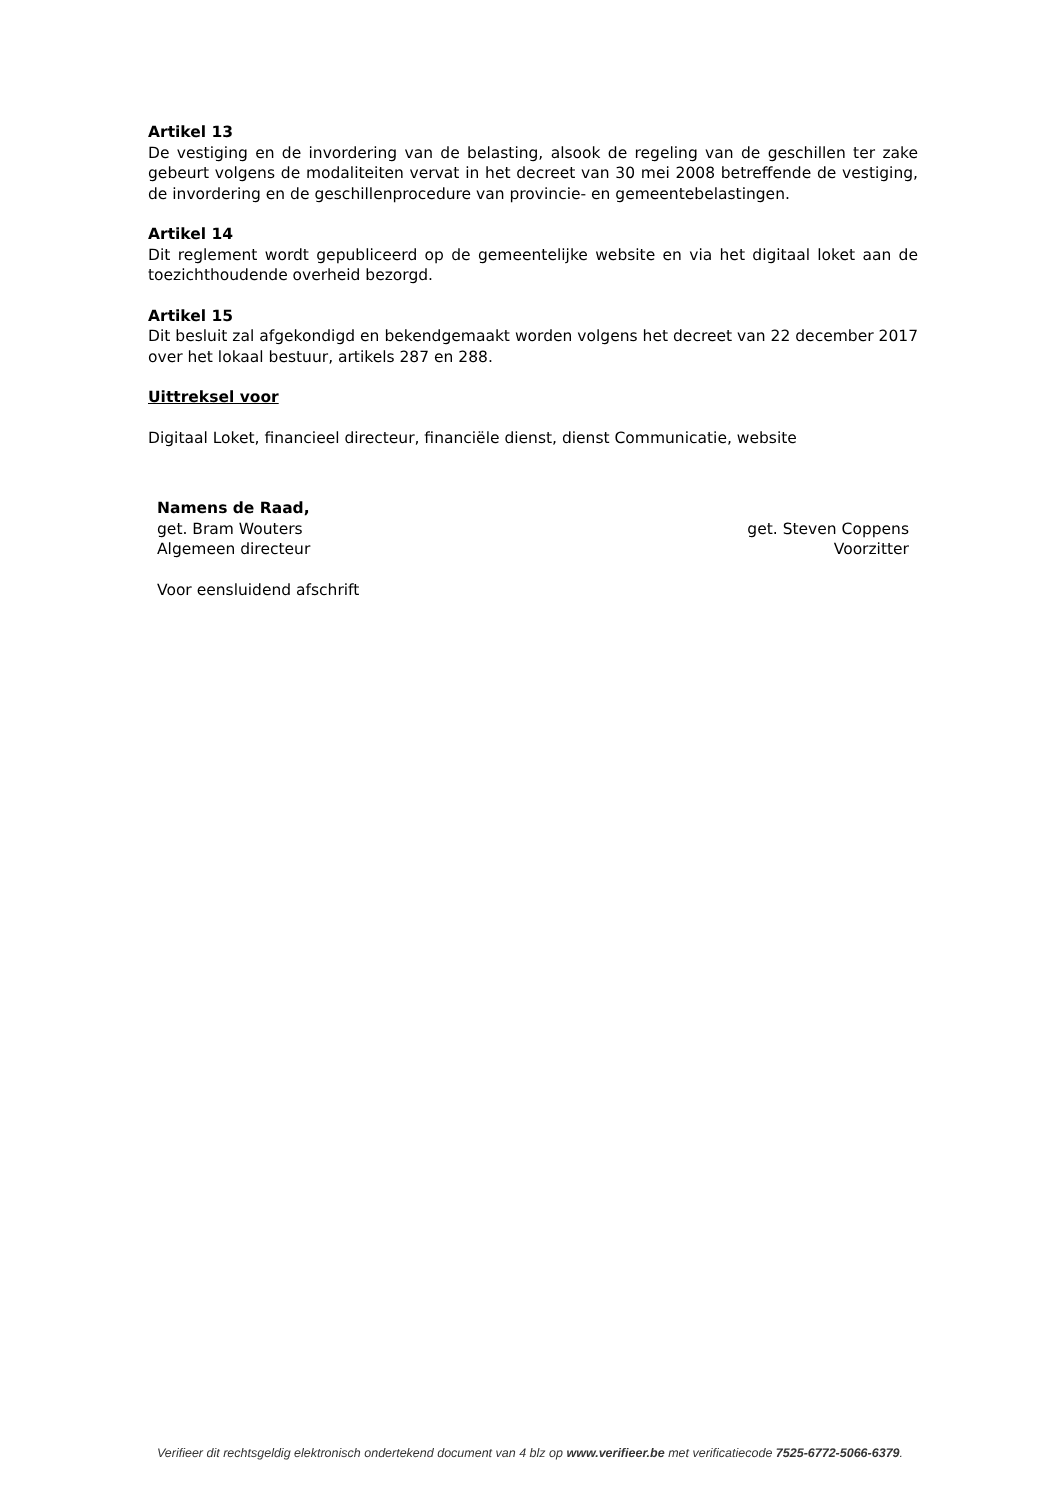Artikel 13
De vestiging en de invordering van de belasting, alsook de regeling van de geschillen ter zake gebeurt volgens de modaliteiten vervat in het decreet van 30 mei 2008 betreffende de vestiging, de invordering en de geschillenprocedure van provincie- en gemeentebelastingen.
Artikel 14
Dit reglement wordt gepubliceerd op de gemeentelijke website en via het digitaal loket aan de toezichthoudende overheid bezorgd.
Artikel 15
Dit besluit zal afgekondigd en bekendgemaakt worden volgens het decreet van 22 december 2017 over het lokaal bestuur, artikels 287 en 288.
Uittreksel voor
Digitaal Loket, financieel directeur, financiële dienst, dienst Communicatie, website
Namens de Raad,
get. Bram Wouters get. Steven Coppens
Algemeen directeur Voorzitter
Voor eensluidend afschrift
Verifieer dit rechtsgeldig elektronisch ondertekend document van 4 blz op www.verifieer.be met verificatiecode 7525-6772-5066-6379.